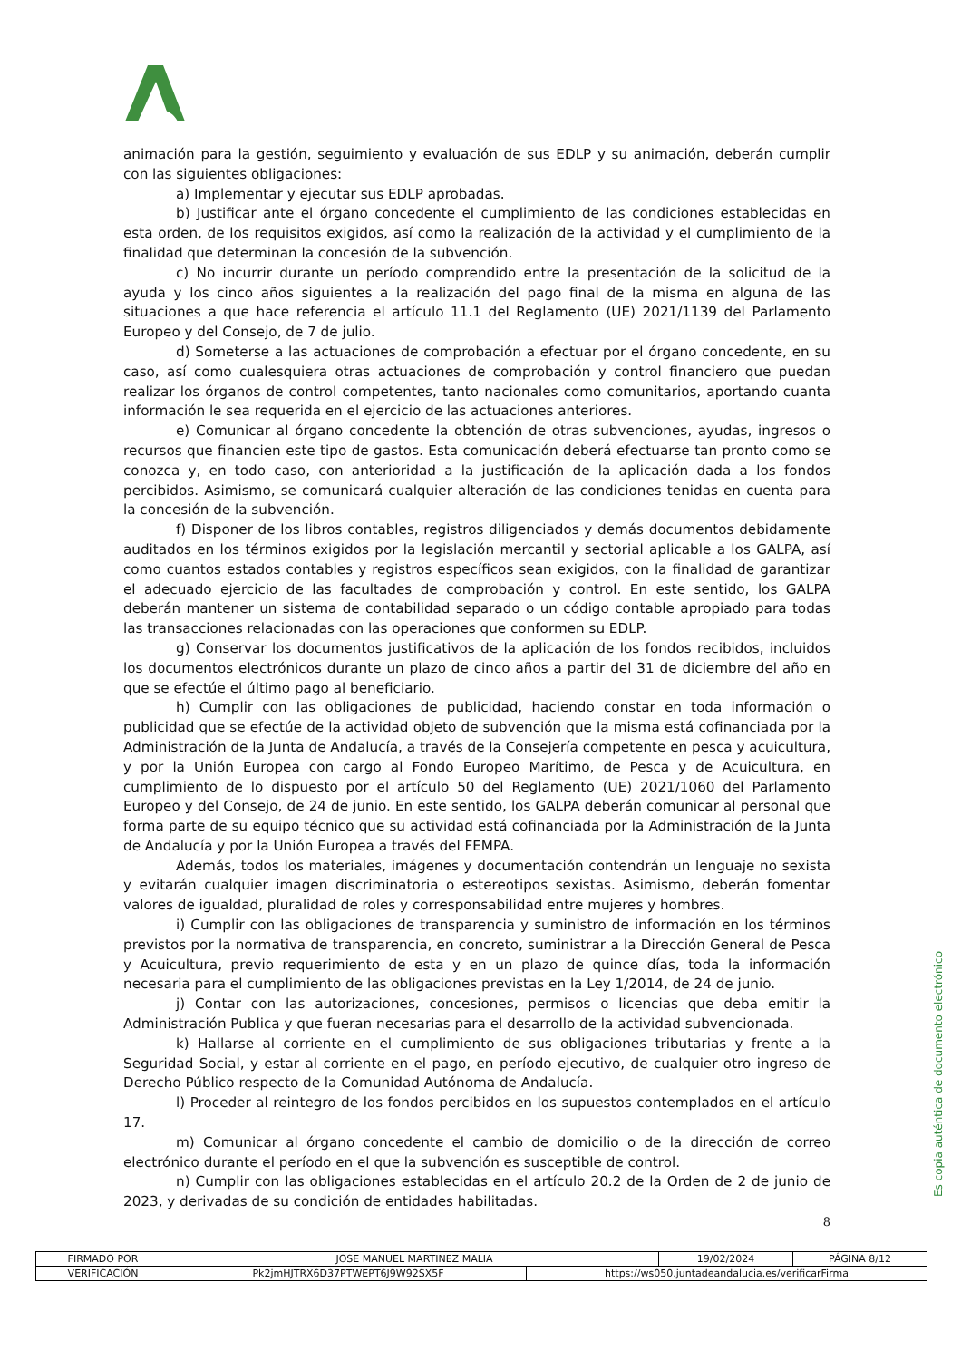animación para la gestión, seguimiento y evaluación de sus EDLP y su animación, deberán cumplir con las siguientes obligaciones:
a) Implementar y ejecutar sus EDLP aprobadas.
b) Justificar ante el órgano concedente el cumplimiento de las condiciones establecidas en esta orden, de los requisitos exigidos, así como la realización de la actividad y el cumplimiento de la finalidad que determinan la concesión de la subvención.
c) No incurrir durante un período comprendido entre la presentación de la solicitud de la ayuda y los cinco años siguientes a la realización del pago final de la misma en alguna de las situaciones a que hace referencia el artículo 11.1 del Reglamento (UE) 2021/1139 del Parlamento Europeo y del Consejo, de 7 de julio.
d) Someterse a las actuaciones de comprobación a efectuar por el órgano concedente, en su caso, así como cualesquiera otras actuaciones de comprobación y control financiero que puedan realizar los órganos de control competentes, tanto nacionales como comunitarios, aportando cuanta información le sea requerida en el ejercicio de las actuaciones anteriores.
e) Comunicar al órgano concedente la obtención de otras subvenciones, ayudas, ingresos o recursos que financien este tipo de gastos. Esta comunicación deberá efectuarse tan pronto como se conozca y, en todo caso, con anterioridad a la justificación de la aplicación dada a los fondos percibidos. Asimismo, se comunicará cualquier alteración de las condiciones tenidas en cuenta para la concesión de la subvención.
f) Disponer de los libros contables, registros diligenciados y demás documentos debidamente auditados en los términos exigidos por la legislación mercantil y sectorial aplicable a los GALPA, así como cuantos estados contables y registros específicos sean exigidos, con la finalidad de garantizar el adecuado ejercicio de las facultades de comprobación y control. En este sentido, los GALPA deberán mantener un sistema de contabilidad separado o un código contable apropiado para todas las transacciones relacionadas con las operaciones que conformen su EDLP.
g) Conservar los documentos justificativos de la aplicación de los fondos recibidos, incluidos los documentos electrónicos durante un plazo de cinco años a partir del 31 de diciembre del año en que se efectúe el último pago al beneficiario.
h) Cumplir con las obligaciones de publicidad, haciendo constar en toda información o publicidad que se efectúe de la actividad objeto de subvención que la misma está cofinanciada por la Administración de la Junta de Andalucía, a través de la Consejería competente en pesca y acuicultura, y por la Unión Europea con cargo al Fondo Europeo Marítimo, de Pesca y de Acuicultura, en cumplimiento de lo dispuesto por el artículo 50 del Reglamento (UE) 2021/1060 del Parlamento Europeo y del Consejo, de 24 de junio. En este sentido, los GALPA deberán comunicar al personal que forma parte de su equipo técnico que su actividad está cofinanciada por la Administración de la Junta de Andalucía y por la Unión Europea a través del FEMPA.
Además, todos los materiales, imágenes y documentación contendrán un lenguaje no sexista y evitarán cualquier imagen discriminatoria o estereotipos sexistas. Asimismo, deberán fomentar valores de igualdad, pluralidad de roles y corresponsabilidad entre mujeres y hombres.
i) Cumplir con las obligaciones de transparencia y suministro de información en los términos previstos por la normativa de transparencia, en concreto, suministrar a la Dirección General de Pesca y Acuicultura, previo requerimiento de esta y en un plazo de quince días, toda la información necesaria para el cumplimiento de las obligaciones previstas en la Ley 1/2014, de 24 de junio.
j) Contar con las autorizaciones, concesiones, permisos o licencias que deba emitir la Administración Publica y que fueran necesarias para el desarrollo de la actividad subvencionada.
k) Hallarse al corriente en el cumplimiento de sus obligaciones tributarias y frente a la Seguridad Social, y estar al corriente en el pago, en período ejecutivo, de cualquier otro ingreso de Derecho Público respecto de la Comunidad Autónoma de Andalucía.
l) Proceder al reintegro de los fondos percibidos en los supuestos contemplados en el artículo 17.
m) Comunicar al órgano concedente el cambio de domicilio o de la dirección de correo electrónico durante el período en el que la subvención es susceptible de control.
n) Cumplir con las obligaciones establecidas en el artículo 20.2 de la Orden de 2 de junio de 2023, y derivadas de su condición de entidades habilitadas.
8
Es copia auténtica de documento electrónico
| FIRMADO POR | JOSE MANUEL MARTINEZ MALIA | | 19/02/2024 | PÁGINA 8/12 |
| VERIFICACIÓN | Pk2jmHJTRX6D37PTWEPT6J9W92SX5F | https://ws050.juntadeandalucia.es/verificarFirma | | |